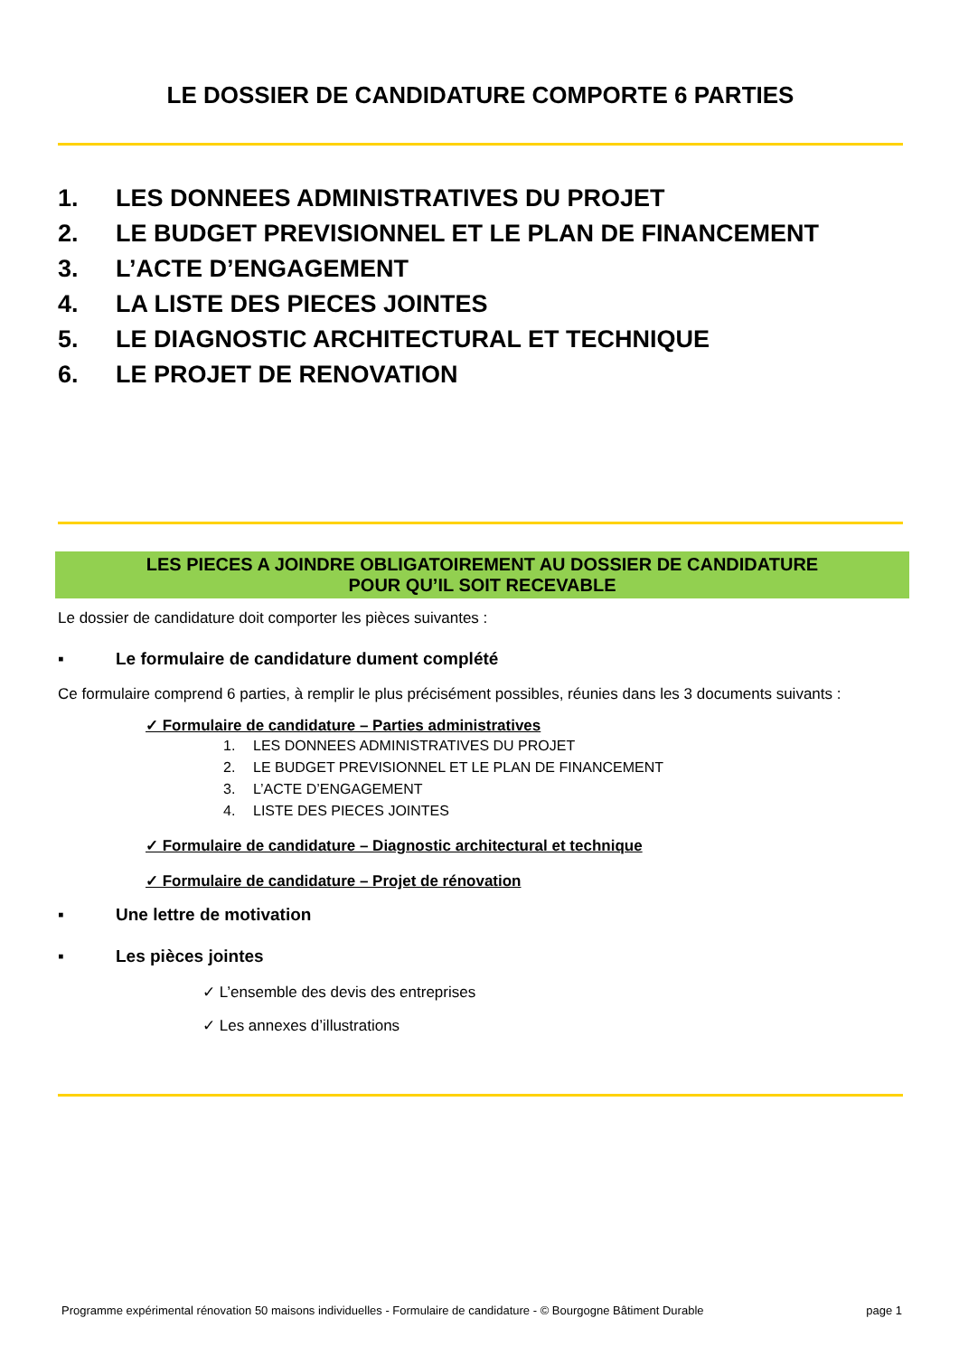LE DOSSIER DE CANDIDATURE COMPORTE 6 PARTIES
1. LES DONNEES ADMINISTRATIVES DU PROJET
2. LE BUDGET PREVISIONNEL ET LE PLAN DE FINANCEMENT
3. L’ACTE D’ENGAGEMENT
4. LA LISTE DES PIECES JOINTES
5. LE DIAGNOSTIC ARCHITECTURAL ET TECHNIQUE
6. LE PROJET DE RENOVATION
LES PIECES A JOINDRE OBLIGATOIREMENT AU DOSSIER DE CANDIDATURE
POUR QU’IL SOIT RECEVABLE
Le dossier de candidature doit comporter les pièces suivantes :
▪ Le formulaire de candidature dument complété
Ce formulaire comprend 6 parties, à remplir le plus précisément possibles, réunies dans les 3 documents suivants :
✓ Formulaire de candidature – Parties administratives
1. LES DONNEES ADMINISTRATIVES DU PROJET
2. LE BUDGET PREVISIONNEL ET LE PLAN DE FINANCEMENT
3. L’ACTE D’ENGAGEMENT
4. LISTE DES PIECES JOINTES
✓ Formulaire de candidature – Diagnostic architectural et technique
✓ Formulaire de candidature – Projet de rénovation
▪ Une lettre de motivation
▪ Les pièces jointes
✓ L’ensemble des devis des entreprises
✓ Les annexes d’illustrations
Programme expérimental rénovation 50 maisons individuelles - Formulaire de candidature - © Bourgogne Bâtiment Durable page 1